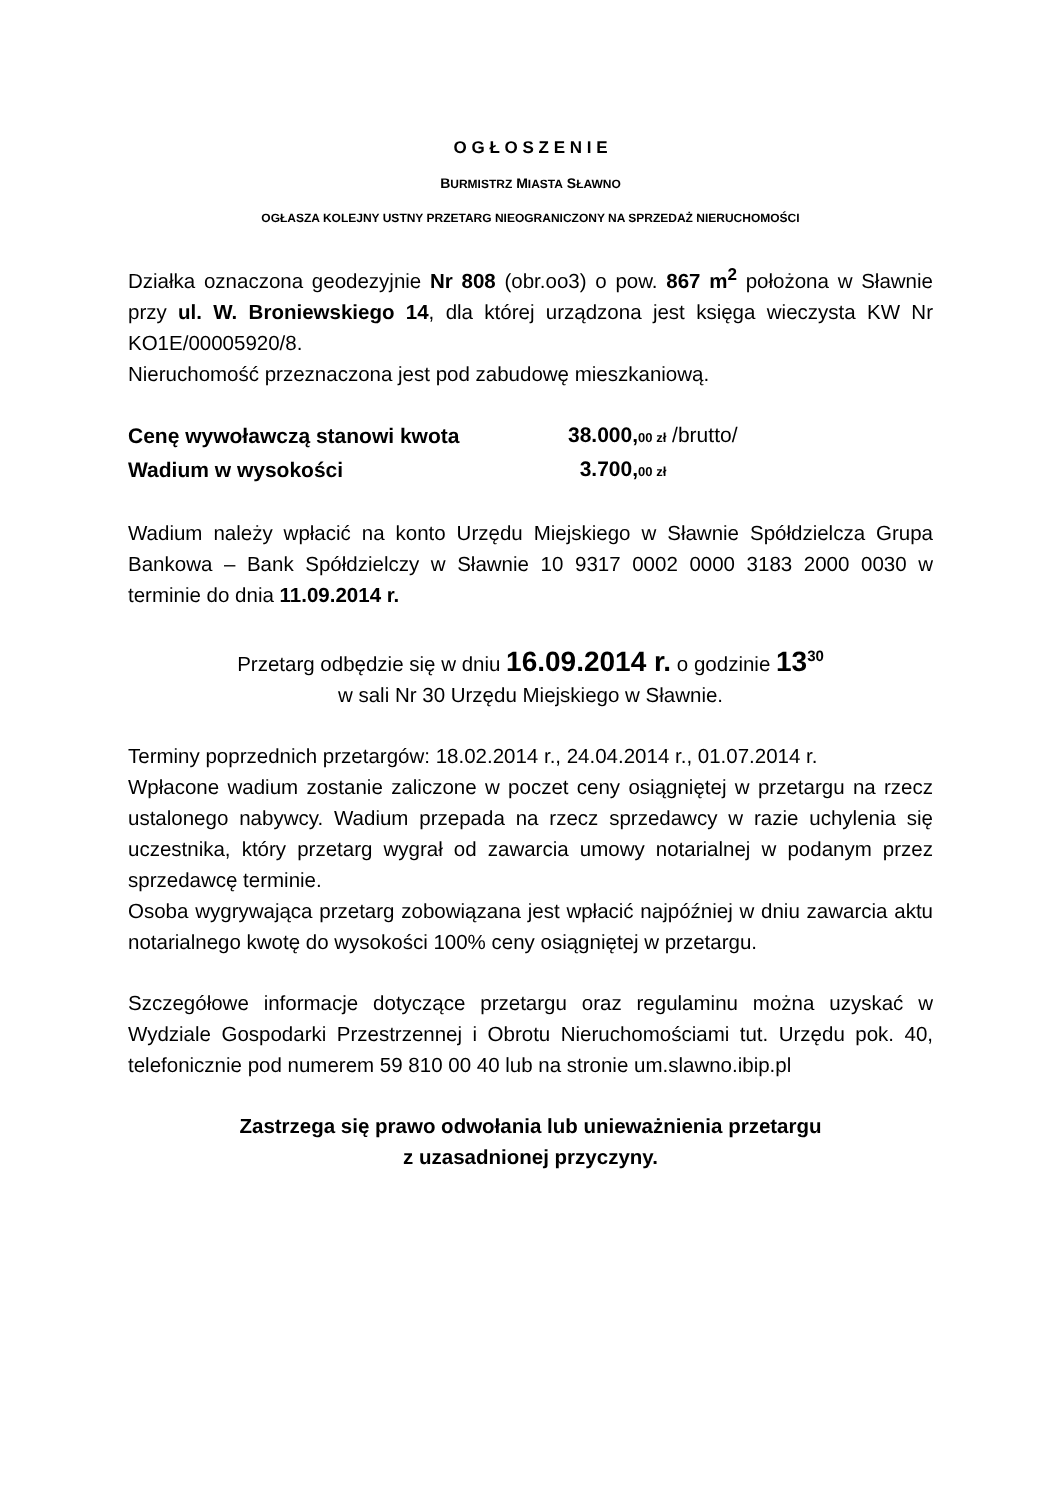O G Ł O S Z E N I E
BURMISTRZ MIASTA SŁAWNO
OGŁASZA KOLEJNY USTNY PRZETARG NIEOGRANICZONY NA SPRZEDAŻ NIERUCHOMOŚCI
Działka oznaczona geodezyjnie Nr 808 (obr.oo3) o pow. 867 m<sup>2</sup> położona w Sławnie przy ul. W. Broniewskiego 14, dla której urządzona jest księga wieczysta KW Nr KO1E/00005920/8.
Nieruchomość przeznaczona jest pod zabudowę mieszkaniową.
| Cenę wywoławczą stanowi kwota | 38.000, 00 zł /brutto/ |
| Wadium w wysokości | 3.700, 00 zł |
Wadium należy wpłacić na konto Urzędu Miejskiego w Sławnie Spółdzielcza Grupa Bankowa – Bank Spółdzielczy w Sławnie 10 9317 0002 0000 3183 2000 0030 w terminie do dnia 11.09.2014 r.
Przetarg odbędzie się w dniu 16.09.2014 r. o godzinie 13<sup>30</sup>
w sali Nr 30 Urzędu Miejskiego w Sławnie.
Terminy poprzednich przetargów: 18.02.2014 r., 24.04.2014 r., 01.07.2014 r.
Wpłacone wadium zostanie zaliczone w poczet ceny osiągniętej w przetargu na rzecz ustalonego nabywcy. Wadium przepada na rzecz sprzedawcy w razie uchylenia się uczestnika, który przetarg wygrał od zawarcia umowy notarialnej w podanym przez sprzedawcę terminie.
Osoba wygrywająca przetarg zobowiązana jest wpłacić najpóźniej w dniu zawarcia aktu notarialnego kwotę do wysokości 100% ceny osiągniętej w przetargu.
Szczegółowe informacje dotyczące przetargu oraz regulaminu można uzyskać w Wydziale Gospodarki Przestrzennej i Obrotu Nieruchomościami tut. Urzędu pok. 40, telefonicznie pod numerem 59 810 00 40 lub na stronie um.slawno.ibip.pl
Zastrzega się prawo odwołania lub unieważnienia przetargu
z uzasadnionej przyczyny.